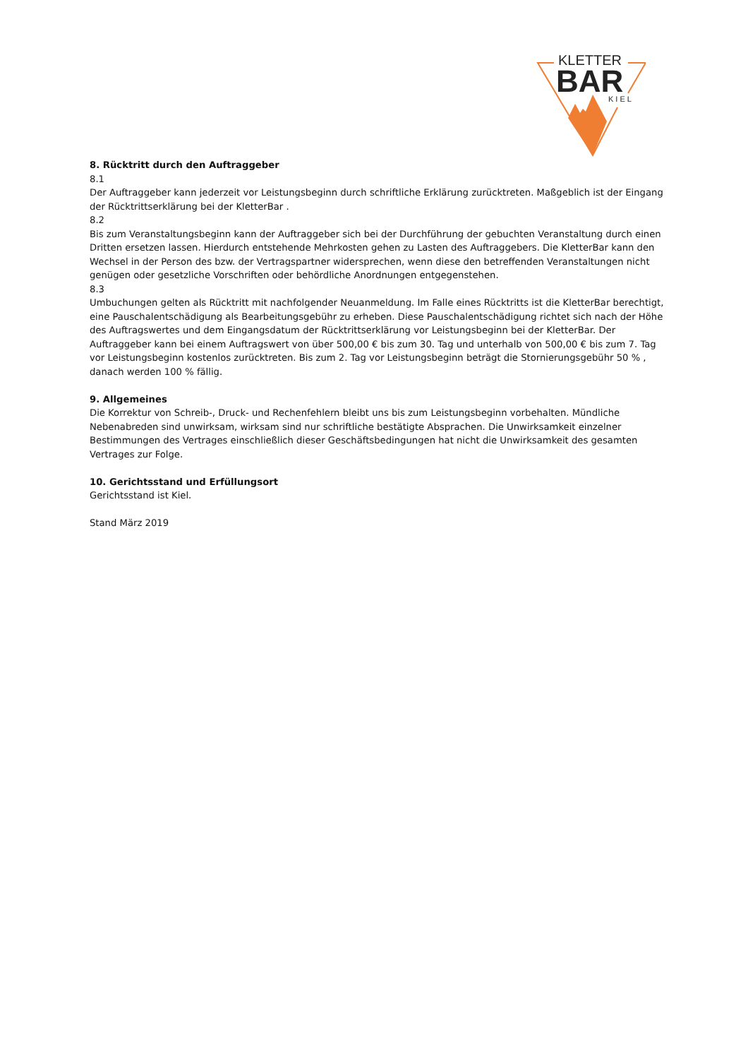KLETTER
BAR
KIEL
8. Rücktritt durch den Auftraggeber
8.1
Der Auftraggeber kann jederzeit vor Leistungsbeginn durch schriftliche Erklärung zurücktreten. Maßgeblich ist der Eingang der Rücktrittserklärung bei der KletterBar .
8.2
Bis zum Veranstaltungsbeginn kann der Auftraggeber sich bei der Durchführung der gebuchten Veranstaltung durch einen Dritten ersetzen lassen. Hierdurch entstehende Mehrkosten gehen zu Lasten des Auftraggebers. Die KletterBar kann den Wechsel in der Person des bzw. der Vertragspartner widersprechen, wenn diese den betreffenden Veranstaltungen nicht genügen oder gesetzliche Vorschriften oder behördliche Anordnungen entgegenstehen.
8.3
Umbuchungen gelten als Rücktritt mit nachfolgender Neuanmeldung. Im Falle eines Rücktritts ist die KletterBar berechtigt, eine Pauschalentschädigung als Bearbeitungsgebühr zu erheben. Diese Pauschalentschädigung richtet sich nach der Höhe des Auftragswertes und dem Eingangsdatum der Rücktrittserklärung vor Leistungsbeginn bei der KletterBar. Der Auftraggeber kann bei einem Auftragswert von über 500,00 € bis zum 30. Tag und unterhalb von 500,00 € bis zum 7. Tag vor Leistungsbeginn kostenlos zurücktreten. Bis zum 2. Tag vor Leistungsbeginn beträgt die Stornierungsgebühr 50 % , danach werden 100 % fällig.
9. Allgemeines
Die Korrektur von Schreib-, Druck- und Rechenfehlern bleibt uns bis zum Leistungsbeginn vorbehalten. Mündliche Nebenabreden sind unwirksam, wirksam sind nur schriftliche bestätigte Absprachen. Die Unwirksamkeit einzelner Bestimmungen des Vertrages einschließlich dieser Geschäftsbedingungen hat nicht die Unwirksamkeit des gesamten Vertrages zur Folge.
10. Gerichtsstand und Erfüllungsort
Gerichtsstand ist Kiel.
Stand März 2019